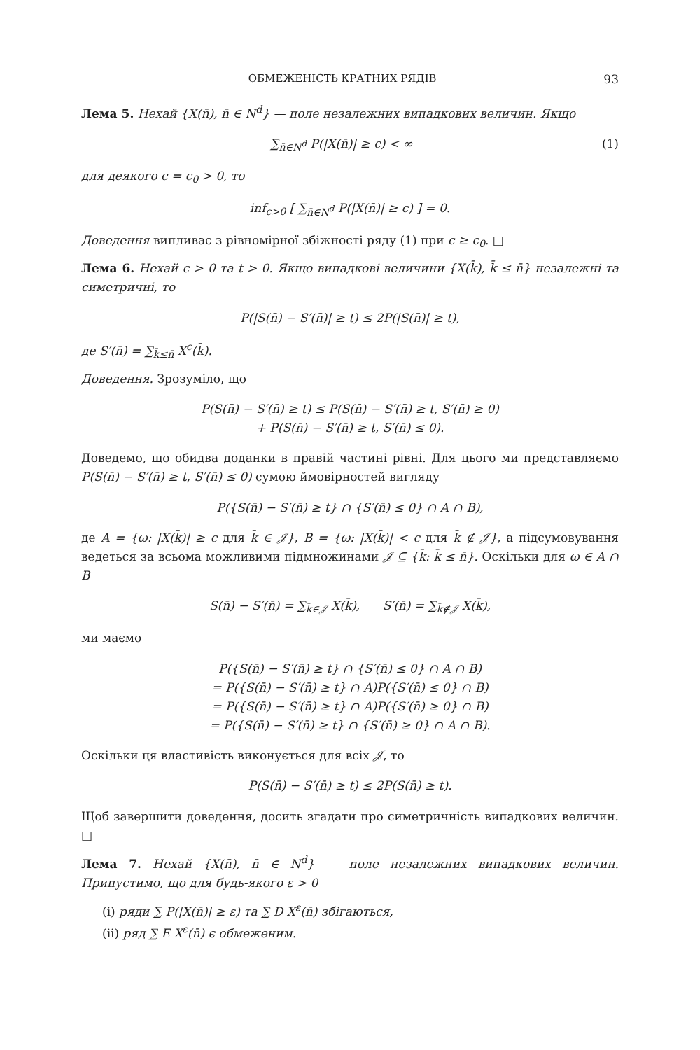ОБМЕЖЕНІСТЬ КРАТНИХ РЯДІВ 93
Лема 5. Нехай {X(n̄), n̄ ∈ N<sup>d</sup>} — поле незалежних випадкових величин. Якщо
∑<sub>n̄∈N<sup>d</sup></sub> P(|X(n̄)| ≥ c) < ∞ (1)
для деякого c = c<sub>0</sub> > 0, то
inf<sub>c>0</sub> [ ∑<sub>n̄∈N<sup>d</sup></sub> P(|X(n̄)| ≥ c) ] = 0.
Доведення випливає з рівномірної збіжності ряду (1) при c ≥ c<sub>0</sub>. □
Лема 6. Нехай c > 0 та t > 0. Якщо випадкові величини {X(k̄), k̄ ≤ n̄} незалежні та симетричні, то
P(|S(n̄) − S′(n̄)| ≥ t) ≤ 2P(|S(n̄)| ≥ t),
де S′(n̄) = ∑<sub>k̄≤n̄</sub> X<sup>c</sup>(k̄).
Доведення. Зрозуміло, що
P(S(n̄) − S′(n̄) ≥ t) ≤ P(S(n̄) − S′(n̄) ≥ t, S′(n̄) ≥ 0)
+ P(S(n̄) − S′(n̄) ≥ t, S′(n̄) ≤ 0).
Доведемо, що обидва доданки в правій частині рівні. Для цього ми представляємо P(S(n̄) − S′(n̄) ≥ t, S′(n̄) ≤ 0) сумою ймовірностей вигляду
P({S(n̄) − S′(n̄) ≥ t} ∩ {S′(n̄) ≤ 0} ∩ A ∩ B),
де A = {ω: |X(k̄)| ≥ c для k̄ ∈ 𝒥}, B = {ω: |X(k̄)| < c для k̄ ∉ 𝒥}, а підсумовування ведеться за всьома можливими підмножинами 𝒥 ⊆ {k̄: k̄ ≤ n̄}. Оскільки для ω ∈ A ∩ B
S(n̄) − S′(n̄) = ∑<sub>k̄∈𝒥</sub> X(k̄), S′(n̄) = ∑<sub>k̄∉𝒥</sub> X(k̄),
ми маємо
P({S(n̄) − S′(n̄) ≥ t} ∩ {S′(n̄) ≤ 0} ∩ A ∩ B)
= P({S(n̄) − S′(n̄) ≥ t} ∩ A)P({S′(n̄) ≤ 0} ∩ B)
= P({S(n̄) − S′(n̄) ≥ t} ∩ A)P({S′(n̄) ≥ 0} ∩ B)
= P({S(n̄) − S′(n̄) ≥ t} ∩ {S′(n̄) ≥ 0} ∩ A ∩ B).
Оскільки ця властивість виконується для всіх 𝒥, то
P(S(n̄) − S′(n̄) ≥ t) ≤ 2P(S(n̄) ≥ t).
Щоб завершити доведення, досить згадати про симетричність випадкових величин. □
Лема 7. Нехай {X(n̄), n̄ ∈ N<sup>d</sup>} — поле незалежних випадкових величин. Припустимо, що для будь-якого ε > 0
(i) ряди ∑ P(|X(n̄)| ≥ ε) та ∑ D X<sup>ε</sup>(n̄) збігаються,
(ii) ряд ∑ E X<sup>ε</sup>(n̄) є обмеженим.